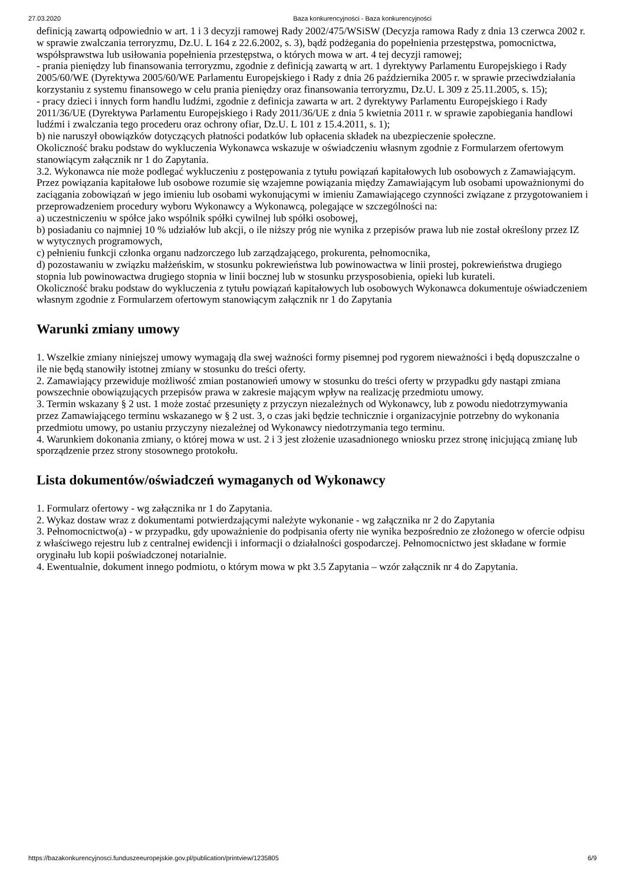27.03.2020 Baza konkurencyjności - Baza konkurencyjności
definicją zawartą odpowiednio w art. 1 i 3 decyzji ramowej Rady 2002/475/WSiSW (Decyzja ramowa Rady z dnia 13 czerwca 2002 r. w sprawie zwalczania terroryzmu, Dz.U. L 164 z 22.6.2002, s. 3), bądź podżegania do popełnienia przestępstwa, pomocnictwa, współsprawstwa lub usiłowania popełnienia przestępstwa, o których mowa w art. 4 tej decyzji ramowej;
- prania pieniędzy lub finansowania terroryzmu, zgodnie z definicją zawartą w art. 1 dyrektywy Parlamentu Europejskiego i Rady 2005/60/WE (Dyrektywa 2005/60/WE Parlamentu Europejskiego i Rady z dnia 26 października 2005 r. w sprawie przeciwdziałania korzystaniu z systemu finansowego w celu prania pieniędzy oraz finansowania terroryzmu, Dz.U. L 309 z 25.11.2005, s. 15);
- pracy dzieci i innych form handlu ludźmi, zgodnie z definicja zawarta w art. 2 dyrektywy Parlamentu Europejskiego i Rady 2011/36/UE (Dyrektywa Parlamentu Europejskiego i Rady 2011/36/UE z dnia 5 kwietnia 2011 r. w sprawie zapobiegania handlowi ludźmi i zwalczania tego procederu oraz ochrony ofiar, Dz.U. L 101 z 15.4.2011, s. 1);
b) nie naruszył obowiązków dotyczących płatności podatków lub opłacenia składek na ubezpieczenie społeczne.
Okoliczność braku podstaw do wykluczenia Wykonawca wskazuje w oświadczeniu własnym zgodnie z Formularzem ofertowym stanowiącym załącznik nr 1 do Zapytania.
3.2. Wykonawca nie może podlegać wykluczeniu z postępowania z tytułu powiązań kapitałowych lub osobowych z Zamawiającym. Przez powiązania kapitałowe lub osobowe rozumie się wzajemne powiązania między Zamawiającym lub osobami upoważnionymi do zaciągania zobowiązań w jego imieniu lub osobami wykonującymi w imieniu Zamawiającego czynności związane z przygotowaniem i przeprowadzeniem procedury wyboru Wykonawcy a Wykonawcą, polegające w szczególności na:
a) uczestniczeniu w spółce jako wspólnik spółki cywilnej lub spółki osobowej,
b) posiadaniu co najmniej 10 % udziałów lub akcji, o ile niższy próg nie wynika z przepisów prawa lub nie został określony przez IZ w wytycznych programowych,
c) pełnieniu funkcji członka organu nadzorczego lub zarządzającego, prokurenta, pełnomocnika,
d) pozostawaniu w związku małżeńskim, w stosunku pokrewieństwa lub powinowactwa w linii prostej, pokrewieństwa drugiego stopnia lub powinowactwa drugiego stopnia w linii bocznej lub w stosunku przysposobienia, opieki lub kurateli.
Okoliczność braku podstaw do wykluczenia z tytułu powiązań kapitałowych lub osobowych Wykonawca dokumentuje oświadczeniem własnym zgodnie z Formularzem ofertowym stanowiącym załącznik nr 1 do Zapytania
Warunki zmiany umowy
1. Wszelkie zmiany niniejszej umowy wymagają dla swej ważności formy pisemnej pod rygorem nieważności i będą dopuszczalne o ile nie będą stanowiły istotnej zmiany w stosunku do treści oferty.
2. Zamawiający przewiduje możliwość zmian postanowień umowy w stosunku do treści oferty w przypadku gdy nastąpi zmiana powszechnie obowiązujących przepisów prawa w zakresie mającym wpływ na realizację przedmiotu umowy.
3. Termin wskazany § 2 ust. 1 może zostać przesunięty z przyczyn niezależnych od Wykonawcy, lub z powodu niedotrzymywania przez Zamawiającego terminu wskazanego w § 2 ust. 3, o czas jaki będzie technicznie i organizacyjnie potrzebny do wykonania przedmiotu umowy, po ustaniu przyczyny niezależnej od Wykonawcy niedotrzymania tego terminu.
4. Warunkiem dokonania zmiany, o której mowa w ust. 2 i 3 jest złożenie uzasadnionego wniosku przez stronę inicjującą zmianę lub sporządzenie przez strony stosownego protokołu.
Lista dokumentów/oświadczeń wymaganych od Wykonawcy
1. Formularz ofertowy - wg załącznika nr 1 do Zapytania.
2. Wykaz dostaw wraz z dokumentami potwierdzającymi należyte wykonanie - wg załącznika nr 2 do Zapytania
3. Pełnomocnictwo(a) - w przypadku, gdy upoważnienie do podpisania oferty nie wynika bezpośrednio ze złożonego w ofercie odpisu z właściwego rejestru lub z centralnej ewidencji i informacji o działalności gospodarczej. Pełnomocnictwo jest składane w formie oryginału lub kopii poświadczonej notarialnie.
4. Ewentualnie, dokument innego podmiotu, o którym mowa w pkt 3.5 Zapytania – wzór załącznik nr 4 do Zapytania.
https://bazakonkurencyjnosci.funduszeeuropejskie.gov.pl/publication/printview/1235805 6/9